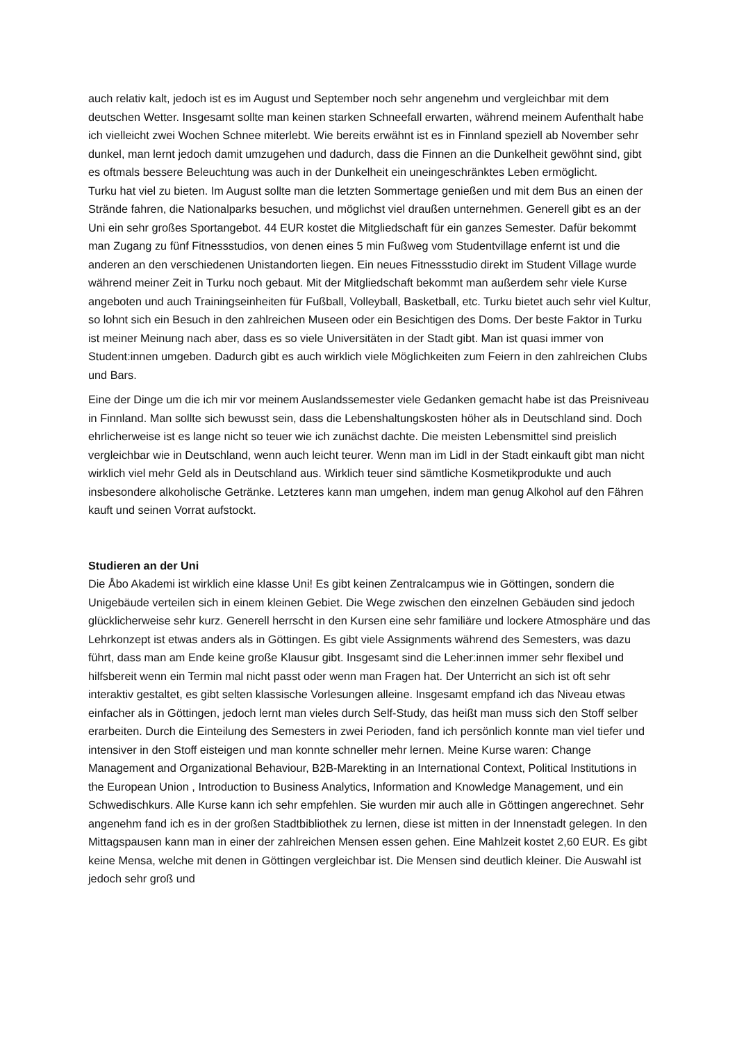auch relativ kalt, jedoch ist es im August und September noch sehr angenehm und vergleichbar mit dem deutschen Wetter. Insgesamt sollte man keinen starken Schneefall erwarten, während meinem Aufenthalt habe ich vielleicht zwei Wochen Schnee miterlebt. Wie bereits erwähnt ist es in Finnland speziell ab November sehr dunkel, man lernt jedoch damit umzugehen und dadurch, dass die Finnen an die Dunkelheit gewöhnt sind, gibt es oftmals bessere Beleuchtung was auch in der Dunkelheit ein uneingeschränktes Leben ermöglicht.
Turku hat viel zu bieten. Im August sollte man die letzten Sommertage genießen und mit dem Bus an einen der Strände fahren, die Nationalparks besuchen, und möglichst viel draußen unternehmen. Generell gibt es an der Uni ein sehr großes Sportangebot. 44 EUR kostet die Mitgliedschaft für ein ganzes Semester. Dafür bekommt man Zugang zu fünf Fitnessstudios, von denen eines 5 min Fußweg vom Studentvillage enfernt ist und die anderen an den verschiedenen Unistandorten liegen. Ein neues Fitnessstudio direkt im Student Village wurde während meiner Zeit in Turku noch gebaut. Mit der Mitgliedschaft bekommt man außerdem sehr viele Kurse angeboten und auch Trainingseinheiten für Fußball, Volleyball, Basketball, etc. Turku bietet auch sehr viel Kultur, so lohnt sich ein Besuch in den zahlreichen Museen oder ein Besichtigen des Doms. Der beste Faktor in Turku ist meiner Meinung nach aber, dass es so viele Universitäten in der Stadt gibt. Man ist quasi immer von Student:innen umgeben. Dadurch gibt es auch wirklich viele Möglichkeiten zum Feiern in den zahlreichen Clubs und Bars.
Eine der Dinge um die ich mir vor meinem Auslandssemester viele Gedanken gemacht habe ist das Preisniveau in Finnland. Man sollte sich bewusst sein, dass die Lebenshaltungskosten höher als in Deutschland sind. Doch ehrlicherweise ist es lange nicht so teuer wie ich zunächst dachte. Die meisten Lebensmittel sind preislich vergleichbar wie in Deutschland, wenn auch leicht teurer. Wenn man im Lidl in der Stadt einkauft gibt man nicht wirklich viel mehr Geld als in Deutschland aus. Wirklich teuer sind sämtliche Kosmetikprodukte und auch insbesondere alkoholische Getränke. Letzteres kann man umgehen, indem man genug Alkohol auf den Fähren kauft und seinen Vorrat aufstockt.
Studieren an der Uni
Die Åbo Akademi ist wirklich eine klasse Uni! Es gibt keinen Zentralcampus wie in Göttingen, sondern die Unigebäude verteilen sich in einem kleinen Gebiet. Die Wege zwischen den einzelnen Gebäuden sind jedoch glücklicherweise sehr kurz. Generell herrscht in den Kursen eine sehr familiäre und lockere Atmosphäre und das Lehrkonzept ist etwas anders als in Göttingen. Es gibt viele Assignments während des Semesters, was dazu führt, dass man am Ende keine große Klausur gibt. Insgesamt sind die Leher:innen immer sehr flexibel und hilfsbereit wenn ein Termin mal nicht passt oder wenn man Fragen hat. Der Unterricht an sich ist oft sehr interaktiv gestaltet, es gibt selten klassische Vorlesungen alleine. Insgesamt empfand ich das Niveau etwas einfacher als in Göttingen, jedoch lernt man vieles durch Self-Study, das heißt man muss sich den Stoff selber erarbeiten. Durch die Einteilung des Semesters in zwei Perioden, fand ich persönlich konnte man viel tiefer und intensiver in den Stoff eisteigen und man konnte schneller mehr lernen. Meine Kurse waren: Change Management and Organizational Behaviour, B2B-Marekting in an International Context, Political Institutions in the European Union , Introduction to Business Analytics, Information and Knowledge Management, und ein Schwedischkurs. Alle Kurse kann ich sehr empfehlen. Sie wurden mir auch alle in Göttingen angerechnet. Sehr angenehm fand ich es in der großen Stadtbibliothek zu lernen, diese ist mitten in der Innenstadt gelegen. In den Mittagspausen kann man in einer der zahlreichen Mensen essen gehen. Eine Mahlzeit kostet 2,60 EUR. Es gibt keine Mensa, welche mit denen in Göttingen vergleichbar ist. Die Mensen sind deutlich kleiner. Die Auswahl ist jedoch sehr groß und